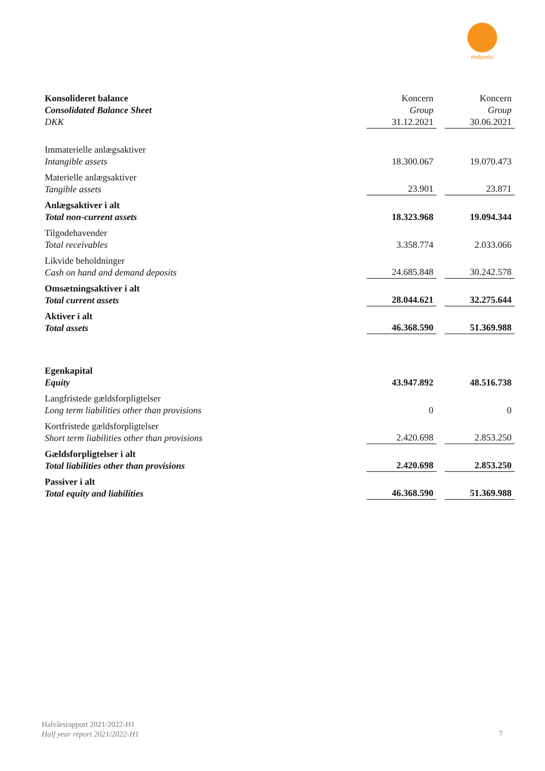mdundo
| Konsolideret balance Consolidated Balance Sheet DKK | Koncern Group 31.12.2021 | | Koncern Group 30.06.2021 |
| Immaterielle anlægsaktiver Intangible assets | 18.300.067 | | 19.070.473 |
| Materielle anlægsaktiver Tangible assets | 23.901 | | 23.871 |
| Anlægsaktiver i alt Total non-current assets | 18.323.968 | | 19.094.344 |
| Tilgodehavender Total receivables | 3.358.774 | | 2.033.066 |
| Likvide beholdninger Cash on hand and demand deposits | 24.685.848 | | 30.242.578 |
| Omsætningsaktiver i alt Total current assets | 28.044.621 | | 32.275.644 |
| Aktiver i alt Total assets | 46.368.590 | | 51.369.988 |
| Egenkapital Equity | 43.947.892 | | 48.516.738 |
| Langfristede gældsforpligtelser Long term liabilities other than provisions | 0 | | 0 |
| Kortfristede gældsforpligtelser Short term liabilities other than provisions | 2.420.698 | | 2.853.250 |
| Gældsforpligtelser i alt Total liabilities other than provisions | 2.420.698 | | 2.853.250 |
| Passiver i alt Total equity and liabilities | 46.368.590 | | 51.369.988 |
Halvårsrapport 2021/2022-H1
Half year report 2021/2022-H1
7